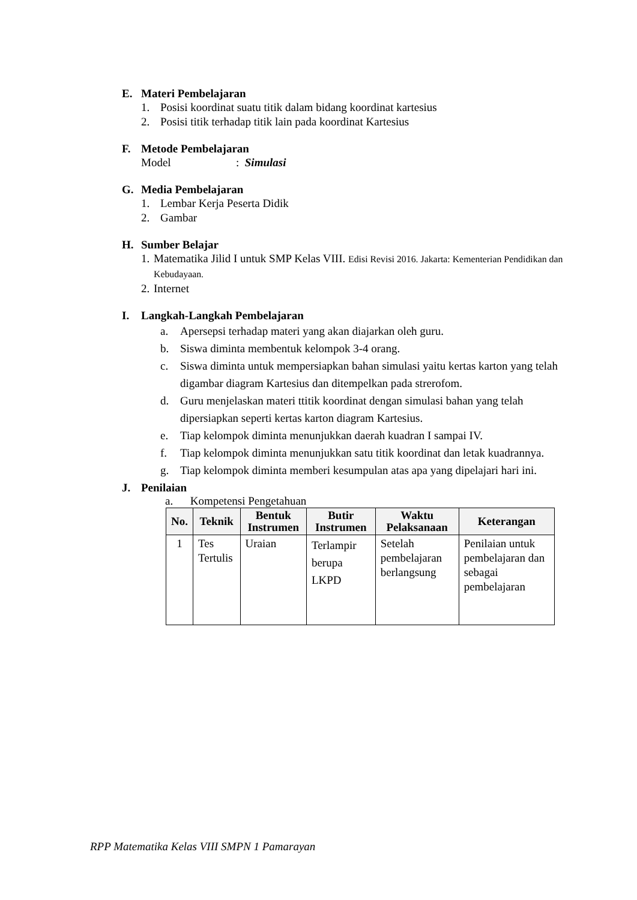E. Materi Pembelajaran
1. Posisi koordinat suatu titik dalam bidang koordinat kartesius
2. Posisi titik terhadap titik lain pada koordinat Kartesius
F. Metode Pembelajaran
Model: Simulasi
G. Media Pembelajaran
1. Lembar Kerja Peserta Didik
2. Gambar
H. Sumber Belajar
1. Matematika Jilid I untuk SMP Kelas VIII. Edisi Revisi 2016. Jakarta: Kementerian Pendidikan dan Kebudayaan.
2. Internet
I. Langkah-Langkah Pembelajaran
a. Apersepsi terhadap materi yang akan diajarkan oleh guru.
b. Siswa diminta membentuk kelompok 3-4 orang.
c. Siswa diminta untuk mempersiapkan bahan simulasi yaitu kertas karton yang telah digambar diagram Kartesius dan ditempelkan pada strerofom.
d. Guru menjelaskan materi ttitik koordinat dengan simulasi bahan yang telah dipersiapkan seperti kertas karton diagram Kartesius.
e. Tiap kelompok diminta menunjukkan daerah kuadran I sampai IV.
f. Tiap kelompok diminta menunjukkan satu titik koordinat dan letak kuadrannya.
g. Tiap kelompok diminta memberi kesumpulan atas apa yang dipelajari hari ini.
J. Penilaian
a. Kompetensi Pengetahuan
| No. | Teknik | Bentuk Instrumen | Butir Instrumen | Waktu Pelaksanaan | Keterangan |
| --- | --- | --- | --- | --- | --- |
| 1 | Tes Tertulis | Uraian | Terlampir berupa LKPD | Setelah pembelajaran berlangsung | Penilaian untuk pembelajaran dan sebagai pembelajaran |
RPP Matematika Kelas VIII SMPN 1 Pamarayan